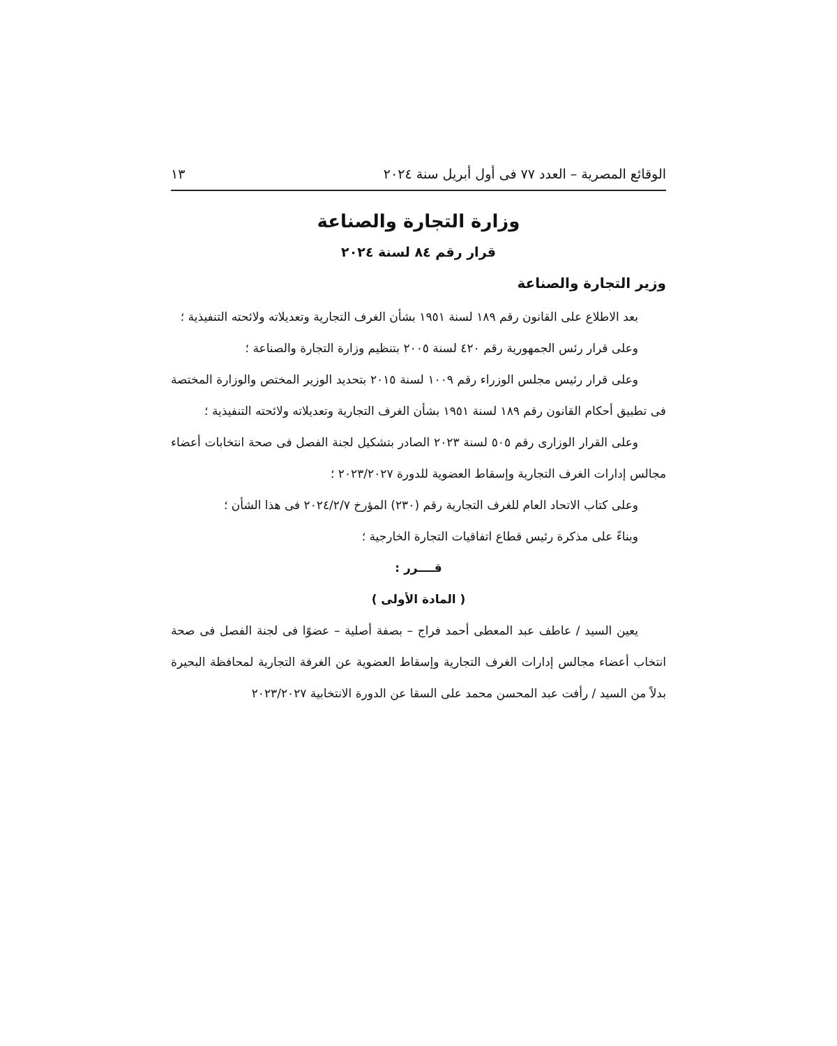الوقائع المصرية – العدد ٧٧ فى أول أبريل سنة ٢٠٢٤ ١٣
وزارة التجارة والصناعة
قرار رقم ٨٤ لسنة ٢٠٢٤
وزير التجارة والصناعة
بعد الاطلاع على القانون رقم ١٨٩ لسنة ١٩٥١ بشأن الغرف التجارية وتعديلاته ولائحته التنفيذية ؛
وعلى قرار رئس الجمهورية رقم ٤٢٠ لسنة ٢٠٠٥ بتنظيم وزارة التجارة والصناعة ؛
وعلى قرار رئيس مجلس الوزراء رقم ١٠٠٩ لسنة ٢٠١٥ بتحديد الوزير المختص والوزارة المختصة فى تطبيق أحكام القانون رقم ١٨٩ لسنة ١٩٥١ بشأن الغرف التجارية وتعديلاته ولائحته التنفيذية ؛
وعلى القرار الوزارى رقم ٥٠٥ لسنة ٢٠٢٣ الصادر بتشكيل لجنة الفصل فى صحة انتخابات أعضاء مجالس إدارات الغرف التجارية وإسقاط العضوية للدورة ٢٠٢٣/٢٠٢٧ ؛
وعلى كتاب الاتحاد العام للغرف التجارية رقم (٢٣٠) المؤرخ ٢٠٢٤/٢/٧ فى هذا الشأن ؛
وبناءً على مذكرة رئيس قطاع اتفاقيات التجارة الخارجية ؛
قــــرر :
( المادة الأولى )
يعين السيد / عاطف عبد المعطى أحمد فراج – بصفة أصلية – عضوًا فى لجنة الفصل فى صحة انتخاب أعضاء مجالس إدارات الغرف التجارية وإسقاط العضوية عن الغرفة التجارية لمحافظة البحيرة بدلاً من السيد / رأفت عبد المحسن محمد على السقا عن الدورة الانتخابية ٢٠٢٣/٢٠٢٧